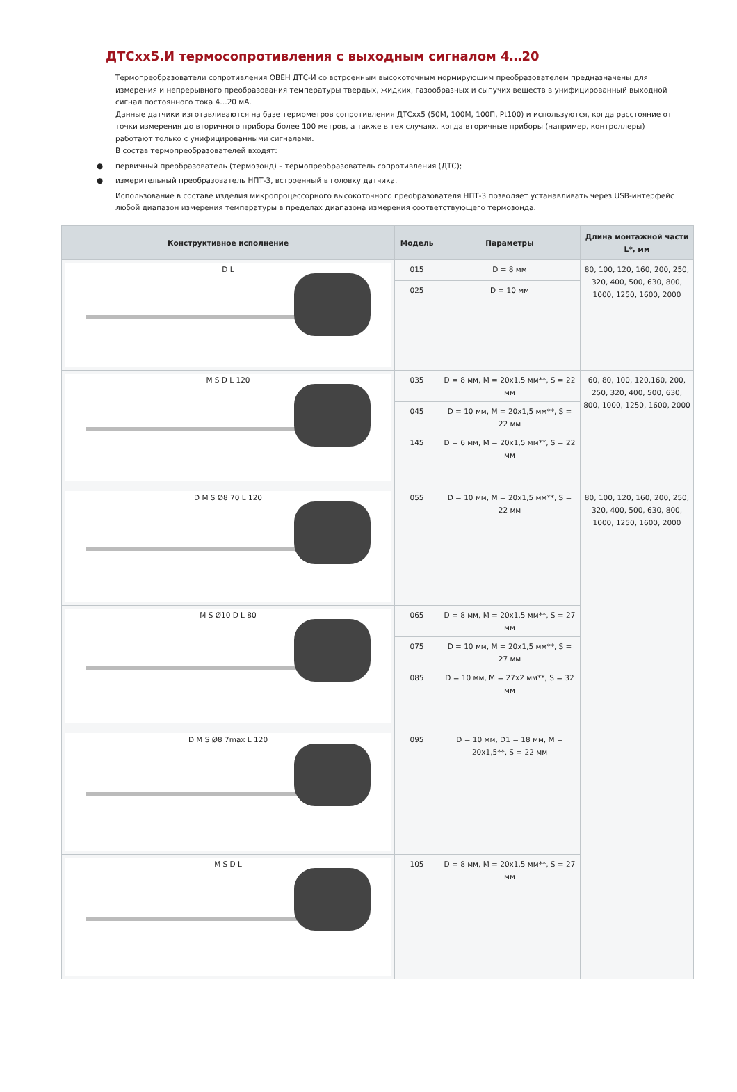ДТСхх5.И термосопротивления с выходным сигналом 4…20
Термопреобразователи сопротивления ОВЕН ДТС-И со встроенным высокоточным нормирующим преобразователем предназначены для измерения и непрерывного преобразования температуры твердых, жидких, газообразных и сыпучих веществ в унифицированный выходной сигнал постоянного тока 4…20 мА.
Данные датчики изготавливаются на базе термометров сопротивления ДТСхх5 (50М, 100М, 100П, Pt100) и используются, когда расстояние от точки измерения до вторичного прибора более 100 метров, а также в тех случаях, когда вторичные приборы (например, контроллеры) работают только с унифицированными сигналами.
В состав термопреобразователей входят:
● первичный преобразователь (термозонд) – термопреобразователь сопротивления (ДТС);
● измерительный преобразователь НПТ-3, встроенный в головку датчика.
Использование в составе изделия микропроцессорного высокоточного преобразователя НПТ-3 позволяет устанавливать через USB-интерфейс любой диапазон измерения температуры в пределах диапазона измерения соответствующего термозонда.
| Конструктивное исполнение | Модель | Параметры | Длина монтажной части L*, мм |
| --- | --- | --- | --- |
| D L | 015 | D = 8 мм | 80, 100, 120, 160, 200, 250, 320, 400, 500, 630, 800, 1000, 1250, 1600, 2000 |
| | 025 | D = 10 мм | |
| M S D L 120 | 035 | D = 8 мм, M = 20x1,5 мм**, S = 22 мм | 60, 80, 100, 120,160, 200, 250, 320, 400, 500, 630, 800, 1000, 1250, 1600, 2000 |
| | 045 | D = 10 мм, M = 20x1,5 мм**, S = 22 мм | |
| | 145 | D = 6 мм, M = 20x1,5 мм**, S = 22 мм | |
| D M S Ø8 70 L 120 | 055 | D = 10 мм, M = 20x1,5 мм**, S = 22 мм | 80, 100, 120, 160, 200, 250, 320, 400, 500, 630, 800, 1000, 1250, 1600, 2000 |
| M S Ø10 D L 80 | 065 | D = 8 мм, M = 20x1,5 мм**, S = 27 мм | |
| | 075 | D = 10 мм, M = 20x1,5 мм**, S = 27 мм | |
| | 085 | D = 10 мм, M = 27x2 мм**, S = 32 мм | |
| D M S Ø8 7max L 120 | 095 | D = 10 мм, D1 = 18 мм, M = 20x1,5**, S = 22 мм | |
| M S D L | 105 | D = 8 мм, M = 20x1,5 мм**, S = 27 мм | |